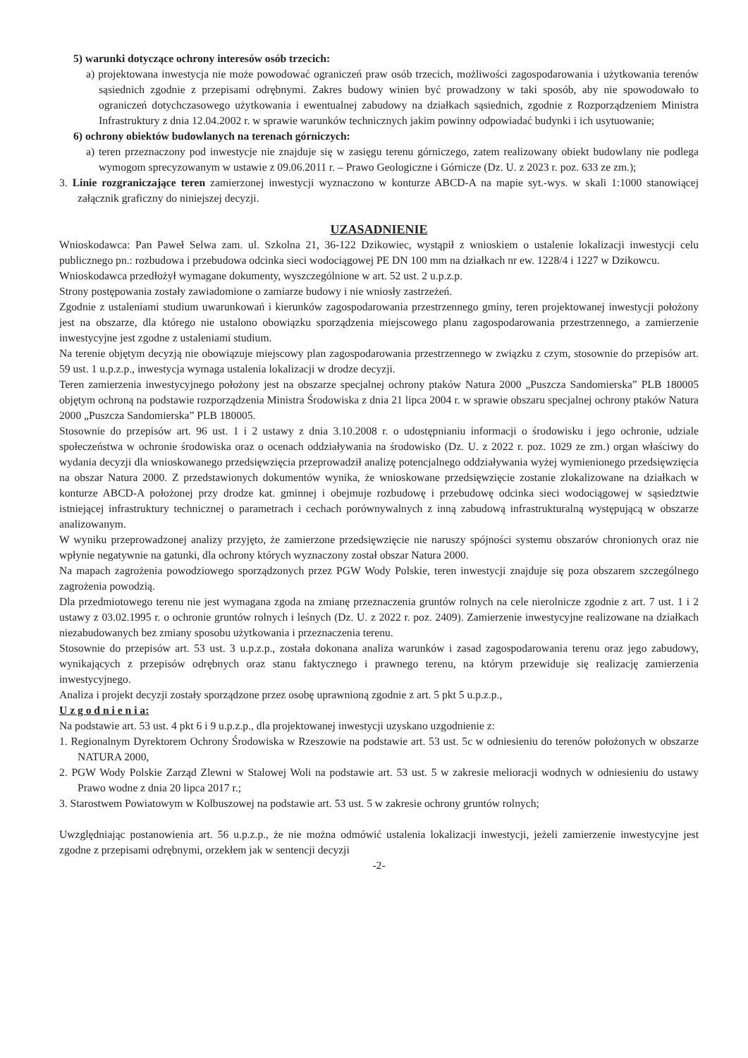5) warunki dotyczące ochrony interesów osób trzecich:
a) projektowana inwestycja nie może powodować ograniczeń praw osób trzecich, możliwości zagospodarowania i użytkowania terenów sąsiednich zgodnie z przepisami odrębnymi. Zakres budowy winien być prowadzony w taki sposób, aby nie spowodowało to ograniczeń dotychczasowego użytkowania i ewentualnej zabudowy na działkach sąsiednich, zgodnie z Rozporządzeniem Ministra Infrastruktury z dnia 12.04.2002 r. w sprawie warunków technicznych jakim powinny odpowiadać budynki i ich usytuowanie;
6) ochrony obiektów budowlanych na terenach górniczych:
a) teren przeznaczony pod inwestycje nie znajduje się w zasięgu terenu górniczego, zatem realizowany obiekt budowlany nie podlega wymogom sprecyzowanym w ustawie z 09.06.2011 r. – Prawo Geologiczne i Górnicze (Dz. U. z 2023 r. poz. 633 ze zm.);
3. Linie rozgraniczające teren zamierzonej inwestycji wyznaczono w konturze ABCD-A na mapie syt.-wys. w skali 1:1000 stanowiącej załącznik graficzny do niniejszej decyzji.
UZASADNIENIE
Wnioskodawca: Pan Paweł Selwa zam. ul. Szkolna 21, 36-122 Dzikowiec, wystąpił z wnioskiem o ustalenie lokalizacji inwestycji celu publicznego pn.: rozbudowa i przebudowa odcinka sieci wodociągowej PE DN 100 mm na działkach nr ew. 1228/4 i 1227 w Dzikowcu.
Wnioskodawca przedłożył wymagane dokumenty, wyszczególnione w art. 52 ust. 2 u.p.z.p.
Strony postępowania zostały zawiadomione o zamiarze budowy i nie wniosły zastrzeżeń.
Zgodnie z ustaleniami studium uwarunkowań i kierunków zagospodarowania przestrzennego gminy, teren projektowanej inwestycji położony jest na obszarze, dla którego nie ustalono obowiązku sporządzenia miejscowego planu zagospodarowania przestrzennego, a zamierzenie inwestycyjne jest zgodne z ustaleniami studium.
Na terenie objętym decyzją nie obowiązuje miejscowy plan zagospodarowania przestrzennego w związku z czym, stosownie do przepisów art. 59 ust. 1 u.p.z.p., inwestycja wymaga ustalenia lokalizacji w drodze decyzji.
Teren zamierzenia inwestycyjnego położony jest na obszarze specjalnej ochrony ptaków Natura 2000 „Puszcza Sandomierska” PLB 180005 objętym ochroną na podstawie rozporządzenia Ministra Środowiska z dnia 21 lipca 2004 r. w sprawie obszaru specjalnej ochrony ptaków Natura 2000 „Puszcza Sandomierska” PLB 180005.
Stosownie do przepisów art. 96 ust. 1 i 2 ustawy z dnia 3.10.2008 r. o udostępnianiu informacji o środowisku i jego ochronie, udziale społeczeństwa w ochronie środowiska oraz o ocenach oddziaływania na środowisko (Dz. U. z 2022 r. poz. 1029 ze zm.) organ właściwy do wydania decyzji dla wnioskowanego przedsięwzięcia przeprowadził analizę potencjalnego oddziaływania wyżej wymienionego przedsięwzięcia na obszar Natura 2000. Z przedstawionych dokumentów wynika, że wnioskowane przedsięwzięcie zostanie zlokalizowane na działkach w konturze ABCD-A położonej przy drodze kat. gminnej i obejmuje rozbudowę i przebudowę odcinka sieci wodociągowej w sąsiedztwie istniejącej infrastruktury technicznej o parametrach i cechach porównywalnych z inną zabudową infrastrukturalną występującą w obszarze analizowanym.
W wyniku przeprowadzonej analizy przyjęto, że zamierzone przedsięwzięcie nie naruszy spójności systemu obszarów chronionych oraz nie wpłynie negatywnie na gatunki, dla ochrony których wyznaczony został obszar Natura 2000.
Na mapach zagrożenia powodziowego sporządzonych przez PGW Wody Polskie, teren inwestycji znajduje się poza obszarem szczególnego zagrożenia powodzią.
Dla przedmiotowego terenu nie jest wymagana zgoda na zmianę przeznaczenia gruntów rolnych na cele nierolnicze zgodnie z art. 7 ust. 1 i 2 ustawy z 03.02.1995 r. o ochronie gruntów rolnych i leśnych (Dz. U. z 2022 r. poz. 2409). Zamierzenie inwestycyjne realizowane na działkach niezabudowanych bez zmiany sposobu użytkowania i przeznaczenia terenu.
Stosownie do przepisów art. 53 ust. 3 u.p.z.p., została dokonana analiza warunków i zasad zagospodarowania terenu oraz jego zabudowy, wynikających z przepisów odrębnych oraz stanu faktycznego i prawnego terenu, na którym przewiduje się realizację zamierzenia inwestycyjnego.
Analiza i projekt decyzji zostały sporządzone przez osobę uprawnioną zgodnie z art. 5 pkt 5 u.p.z.p.,
U z g o d n i e n i a:
Na podstawie art. 53 ust. 4 pkt 6 i 9 u.p.z.p., dla projektowanej inwestycji uzyskano uzgodnienie z:
1. Regionalnym Dyrektorem Ochrony Środowiska w Rzeszowie na podstawie art. 53 ust. 5c w odniesieniu do terenów położonych w obszarze NATURA 2000,
2. PGW Wody Polskie Zarząd Zlewni w Stalowej Woli na podstawie art. 53 ust. 5 w zakresie melioracji wodnych w odniesieniu do ustawy Prawo wodne z dnia 20 lipca 2017 r.;
3. Starostwem Powiatowym w Kolbuszowej na podstawie art. 53 ust. 5 w zakresie ochrony gruntów rolnych;
Uwzględniając postanowienia art. 56 u.p.z.p., że nie można odmówić ustalenia lokalizacji inwestycji, jeżeli zamierzenie inwestycyjne jest zgodne z przepisami odrębnymi, orzekłem jak w sentencji decyzji
-2-